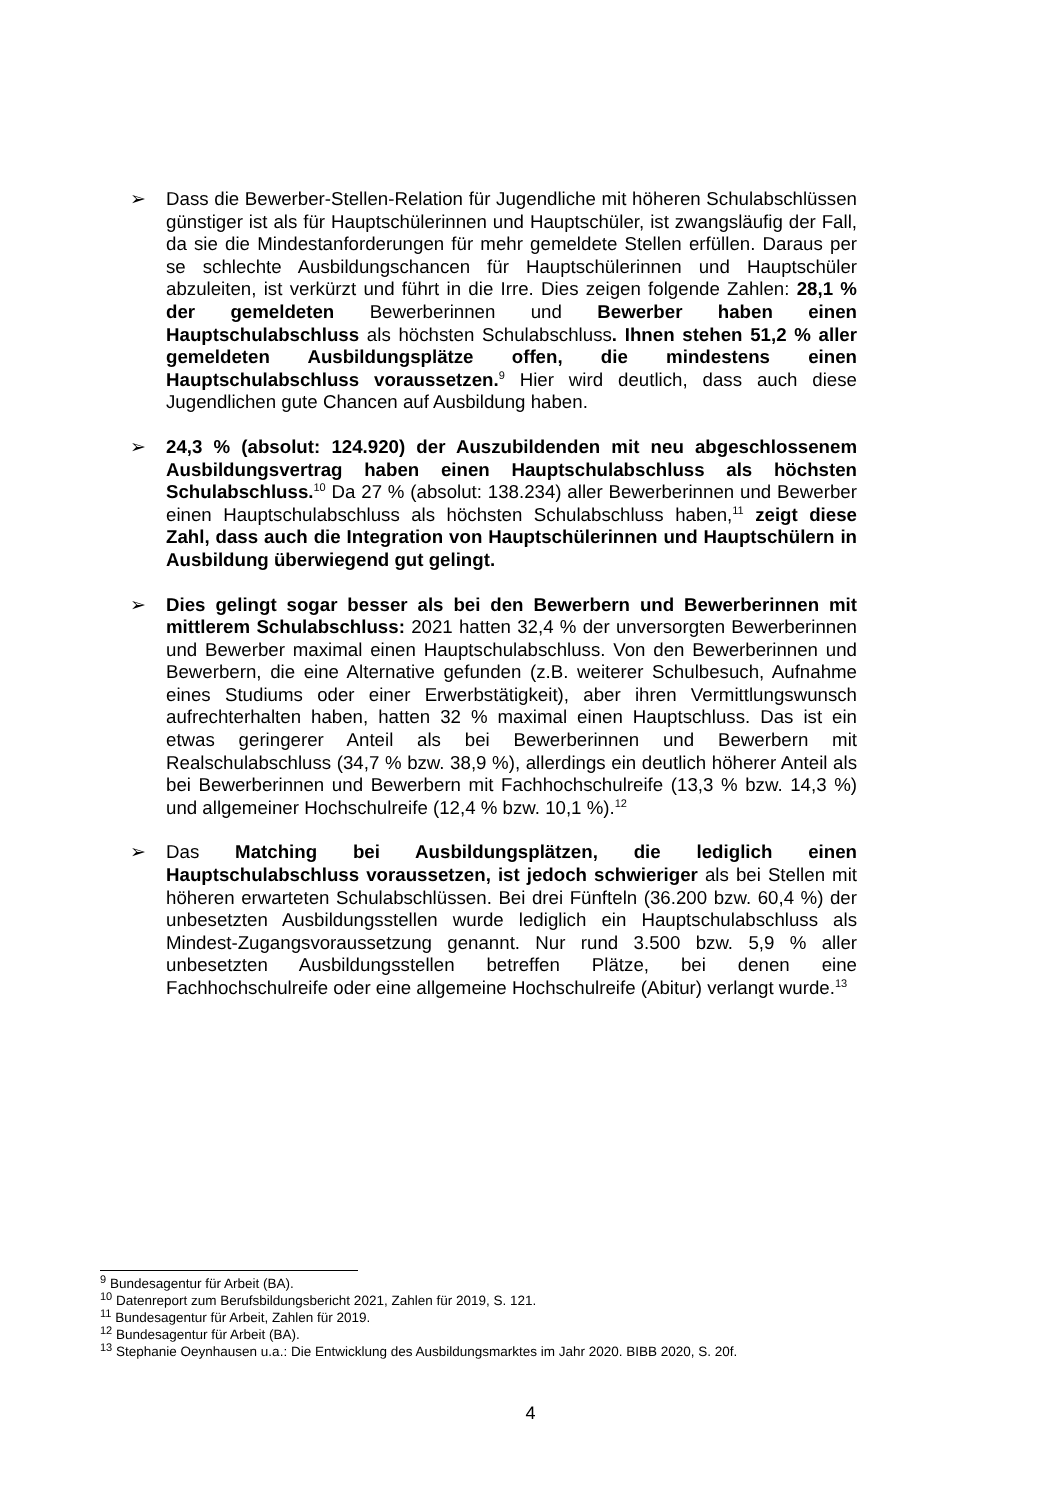➢ Dass die Bewerber-Stellen-Relation für Jugendliche mit höheren Schulabschlüssen günstiger ist als für Hauptschülerinnen und Hauptschüler, ist zwangsläufig der Fall, da sie die Mindestanforderungen für mehr gemeldete Stellen erfüllen. Daraus per se schlechte Ausbildungschancen für Hauptschülerinnen und Hauptschüler abzuleiten, ist verkürzt und führt in die Irre. Dies zeigen folgende Zahlen: 28,1 % der gemeldeten Bewerberinnen und Bewerber haben einen Hauptschulabschluss als höchsten Schulabschluss. Ihnen stehen 51,2 % aller gemeldeten Ausbildungsplätze offen, die mindestens einen Hauptschulabschluss voraussetzen.<sup>9</sup> Hier wird deutlich, dass auch diese Jugendlichen gute Chancen auf Ausbildung haben.
➢ 24,3 % (absolut: 124.920) der Auszubildenden mit neu abgeschlossenem Ausbildungsvertrag haben einen Hauptschulabschluss als höchsten Schulabschluss.<sup>10</sup> Da 27 % (absolut: 138.234) aller Bewerberinnen und Bewerber einen Hauptschulabschluss als höchsten Schulabschluss haben,<sup>11</sup> zeigt diese Zahl, dass auch die Integration von Hauptschülerinnen und Hauptschülern in Ausbildung überwiegend gut gelingt.
➢ Dies gelingt sogar besser als bei den Bewerbern und Bewerberinnen mit mittlerem Schulabschluss: 2021 hatten 32,4 % der unversorgten Bewerberinnen und Bewerber maximal einen Hauptschulabschluss. Von den Bewerberinnen und Bewerbern, die eine Alternative gefunden (z.B. weiterer Schulbesuch, Aufnahme eines Studiums oder einer Erwerbstätigkeit), aber ihren Vermittlungswunsch aufrechterhalten haben, hatten 32 % maximal einen Hauptschluss. Das ist ein etwas geringerer Anteil als bei Bewerberinnen und Bewerbern mit Realschulabschluss (34,7 % bzw. 38,9 %), allerdings ein deutlich höherer Anteil als bei Bewerberinnen und Bewerbern mit Fachhochschulreife (13,3 % bzw. 14,3 %) und allgemeiner Hochschulreife (12,4 % bzw. 10,1 %).<sup>12</sup>
➢ Das Matching bei Ausbildungsplätzen, die lediglich einen Hauptschulabschluss voraussetzen, ist jedoch schwieriger als bei Stellen mit höheren erwarteten Schulabschlüssen. Bei drei Fünfteln (36.200 bzw. 60,4 %) der unbesetzten Ausbildungsstellen wurde lediglich ein Hauptschulabschluss als Mindest-Zugangsvoraussetzung genannt. Nur rund 3.500 bzw. 5,9 % aller unbesetzten Ausbildungsstellen betreffen Plätze, bei denen eine Fachhochschulreife oder eine allgemeine Hochschulreife (Abitur) verlangt wurde.<sup>13</sup>
<sup>9</sup> Bundesagentur für Arbeit (BA).
<sup>10</sup> Datenreport zum Berufsbildungsbericht 2021, Zahlen für 2019, S. 121.
<sup>11</sup> Bundesagentur für Arbeit, Zahlen für 2019.
<sup>12</sup> Bundesagentur für Arbeit (BA).
<sup>13</sup> Stephanie Oeynhausen u.a.: Die Entwicklung des Ausbildungsmarktes im Jahr 2020. BIBB 2020, S. 20f.
4